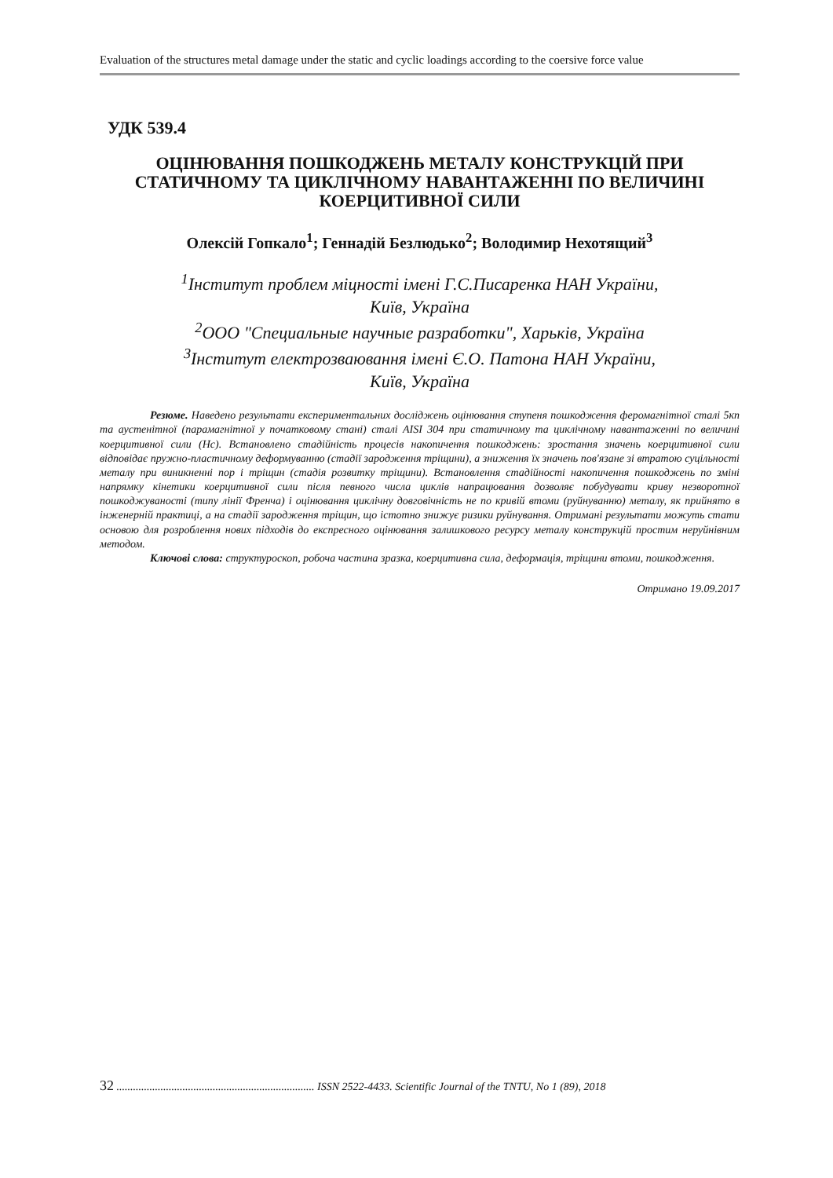Evaluation of the structures metal damage under the static and cyclic loadings according to the coersive force value
УДК 539.4
ОЦІНЮВАННЯ ПОШКОДЖЕНЬ МЕТАЛУ КОНСТРУКЦІЙ ПРИ СТАТИЧНОМУ ТА ЦИКЛІЧНОМУ НАВАНТАЖЕННІ ПО ВЕЛИЧИНІ КОЕРЦИТИВНОЇ СИЛИ
Олексій Гопкало<sup>1</sup>; Геннадій Безлюдько<sup>2</sup>; Володимир Нехотящий<sup>3</sup>
<sup>1</sup> Інститут проблем міцності імені Г.С.Писаренка НАН України,
Київ, Україна
<sup>2</sup> ООО "Специальные научные разработки", Харьків, Україна
<sup>3</sup> Інститут електрозваювання імені Є.О. Патона НАН України,
Київ, Україна
Резюме. Наведено результати експериментальних досліджень оцінювання ступеня пошкодження феромагнітної сталі 5кп та аустенітної (парамагнітної у початковому стані) сталі AISI 304 при статичному та циклічному навантаженні по величині коерцитивної сили (Hc). Встановлено стадійність процесів накопичення пошкоджень: зростання значень коерцитивної сили відповідає пружно-пластичному деформуванню (стадії зародження тріщини), а зниження їх значень пов'язане зі втратою суцільності металу при виникненні пор і тріщин (стадія розвитку тріщини). Встановлення стадійності накопичення пошкоджень по зміні напрямку кінетики коерцитивної сили після певного числа циклів напрацювання дозволяє побудувати криву незворотної пошкоджуваності (типу лінії Френча) і оцінювання циклічну довговічність не по кривій втоми (руйнуванню) металу, як прийнято в інженерній практиці, а на стадії зародження тріщин, що істотно знижує ризики руйнування. Отримані результати можуть стати основою для розроблення нових підходів до експресного оцінювання залишкового ресурсу металу конструкцій простим неруйнівним методом.
Ключові слова: структуроскоп, робоча частина зразка, коерцитивна сила, деформація, тріщини втоми, пошкодження.
Отримано 19.09.2017
32 ........................................................................ ISSN 2522-4433. Scientific Journal of the TNTU, No 1 (89), 2018